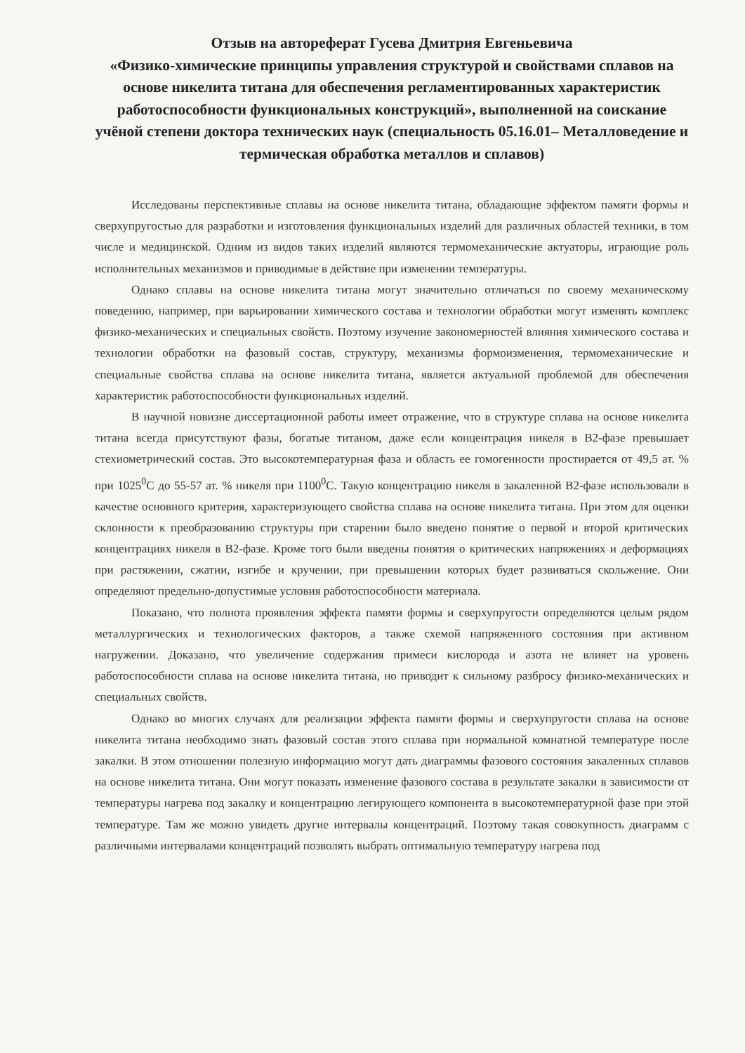Отзыв на автореферат Гусева Дмитрия Евгеньевича
«Физико-химические принципы управления структурой и свойствами сплавов на основе никелита титана для обеспечения регламентированных характеристик работоспособности функциональных конструкций», выполненной на соискание учёной степени доктора технических наук (специальность 05.16.01– Металловедение и термическая обработка металлов и сплавов)
Исследованы перспективные сплавы на основе никелита титана, обладающие эффектом памяти формы и сверхупругостью для разработки и изготовления функциональных изделий для различных областей техники, в том числе и медицинской. Одним из видов таких изделий являются термомеханические актуаторы, играющие роль исполнительных механизмов и приводимые в действие при изменении температуры.
Однако сплавы на основе никелита титана могут значительно отличаться по своему механическому поведению, например, при варьировании химического состава и технологии обработки могут изменять комплекс физико-механических и специальных свойств. Поэтому изучение закономерностей влияния химического состава и технологии обработки на фазовый состав, структуру, механизмы формоизменения, термомеханические и специальные свойства сплава на основе никелита титана, является актуальной проблемой для обеспечения характеристик работоспособности функциональных изделий.
В научной новизне диссертационной работы имеет отражение, что в структуре сплава на основе никелита титана всегда присутствуют фазы, богатые титаном, даже если концентрация никеля в B2-фазе превышает стехиометрический состав. Это высокотемпературная фаза и область ее гомогенности простирается от 49,5 ат. % при 1025<sup>0</sup>С до 55-57 ат. % никеля при 1100<sup>0</sup>С. Такую концентрацию никеля в закаленной B2-фазе использовали в качестве основного критерия, характеризующего свойства сплава на основе никелита титана. При этом для оценки склонности к преобразованию структуры при старении было введено понятие о первой и второй критических концентрациях никеля в B2-фазе. Кроме того были введены понятия о критических напряжениях и деформациях при растяжении, сжатии, изгибе и кручении, при превышении которых будет развиваться скольжение. Они определяют предельно-допустимые условия работоспособности материала.
Показано, что полнота проявления эффекта памяти формы и сверхупругости определяются целым рядом металлургических и технологических факторов, а также схемой напряженного состояния при активном нагружении. Доказано, что увеличение содержания примеси кислорода и азота не влияет на уровень работоспособности сплава на основе никелита титана, но приводит к сильному разбросу физико-механических и специальных свойств.
Однако во многих случаях для реализации эффекта памяти формы и сверхупругости сплава на основе никелита титана необходимо знать фазовый состав этого сплава при нормальной комнатной температуре после закалки. В этом отношении полезную информацию могут дать диаграммы фазового состояния закаленных сплавов на основе никелита титана. Они могут показать изменение фазового состава в результате закалки в зависимости от температуры нагрева под закалку и концентрацию легирующего компонента в высокотемпературной фазе при этой температуре. Там же можно увидеть другие интервалы концентраций. Поэтому такая совокупность диаграмм с различными интервалами концентраций позволять выбрать оптимальную температуру нагрева под